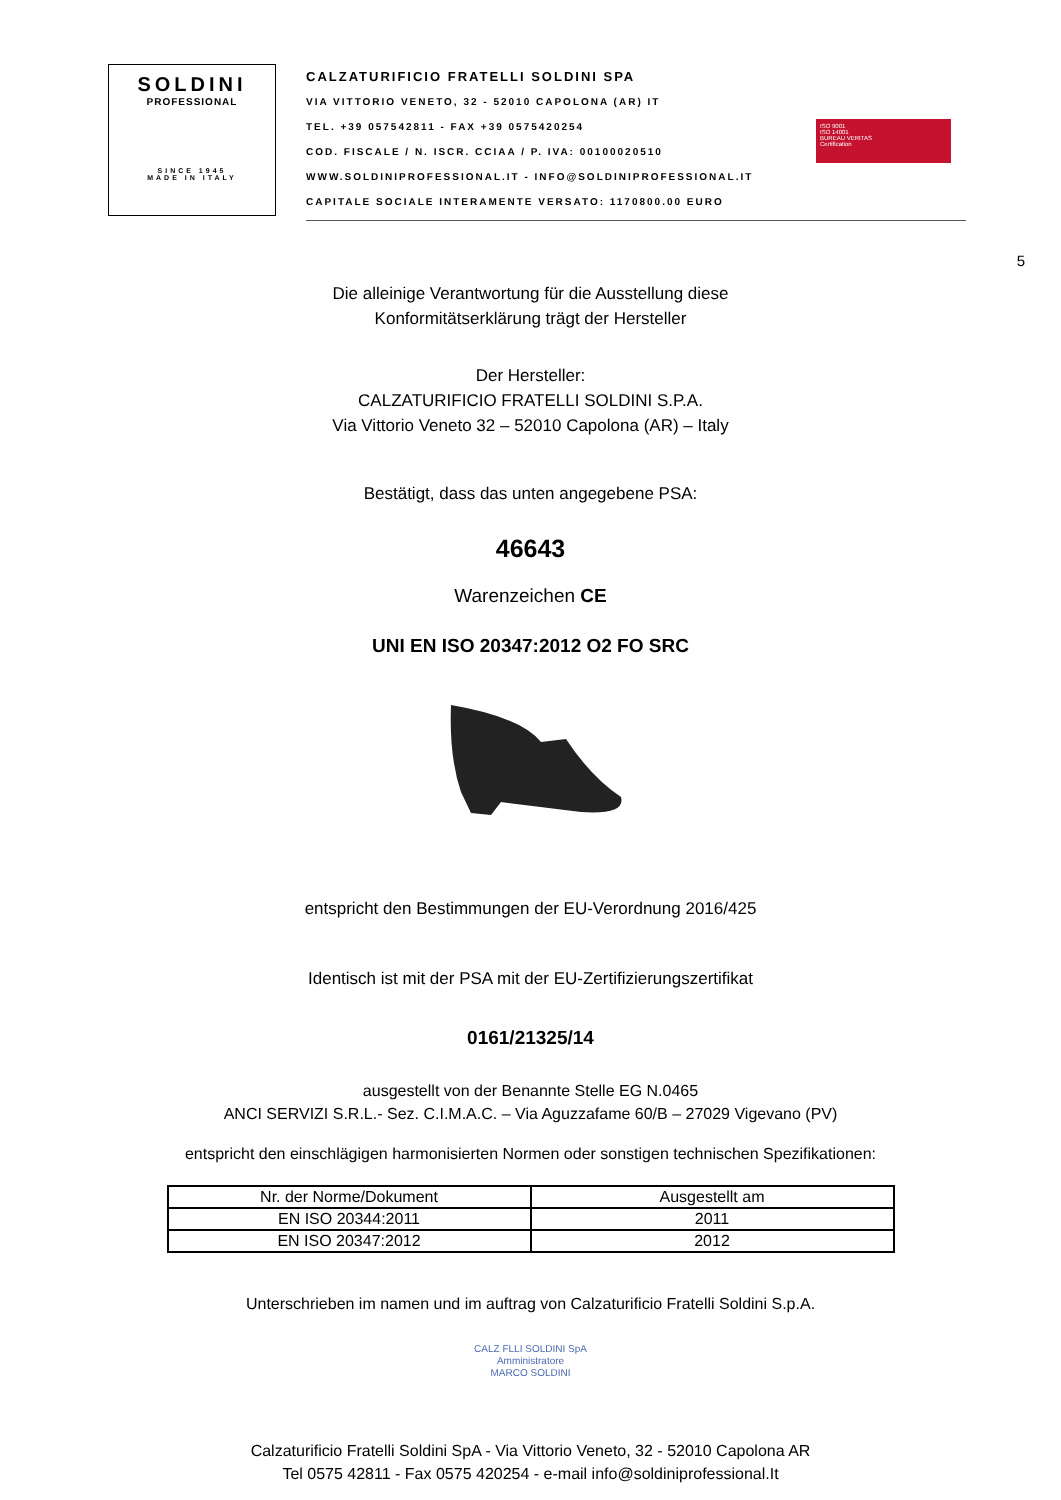SOLDINI
PROFESSIONAL
SINCE 1945
MADE IN ITALY
CALZATURIFICIO FRATELLI SOLDINI SPA
VIA VITTORIO VENETO, 32 - 52010 CAPOLONA (AR) IT
TEL. +39 057542811 - FAX +39 0575420254
COD. FISCALE / N. ISCR. CCIAA / P. IVA: 00100020510
WWW.SOLDINIPROFESSIONAL.IT - INFO@SOLDINIPROFESSIONAL.IT
CAPITALE SOCIALE INTERAMENTE VERSATO: 1170800.00 EURO
ISO 9001
ISO 14001
BUREAU VERITAS
Certification
5
Die alleinige Verantwortung für die Ausstellung diese
Konformitätserklärung trägt der Hersteller
Der Hersteller:
CALZATURIFICIO FRATELLI SOLDINI S.P.A.
Via Vittorio Veneto 32 – 52010 Capolona (AR) – Italy
Bestätigt, dass das unten angegebene PSA:
46643
Warenzeichen CE
UNI EN ISO 20347:2012 O2 FO SRC
entspricht den Bestimmungen der EU-Verordnung 2016/425
Identisch ist mit der PSA mit der EU-Zertifizierungszertifikat
0161/21325/14
ausgestellt von der Benannte Stelle EG N.0465
ANCI SERVIZI S.R.L.- Sez. C.I.M.A.C. – Via Aguzzafame 60/B – 27029 Vigevano (PV)
entspricht den einschlägigen harmonisierten Normen oder sonstigen technischen Spezifikationen:
| Nr. der Norme/Dokument | Ausgestellt am |
| EN ISO 20344:2011 | 2011 |
| EN ISO 20347:2012 | 2012 |
Unterschrieben im namen und im auftrag von Calzaturificio Fratelli Soldini S.p.A.
CALZ FLLI SOLDINI SpA
Amministratore
MARCO SOLDINI
Calzaturificio Fratelli Soldini SpA - Via Vittorio Veneto, 32 - 52010 Capolona AR
Tel 0575 42811 - Fax 0575 420254 - e-mail info@soldiniprofessional.It